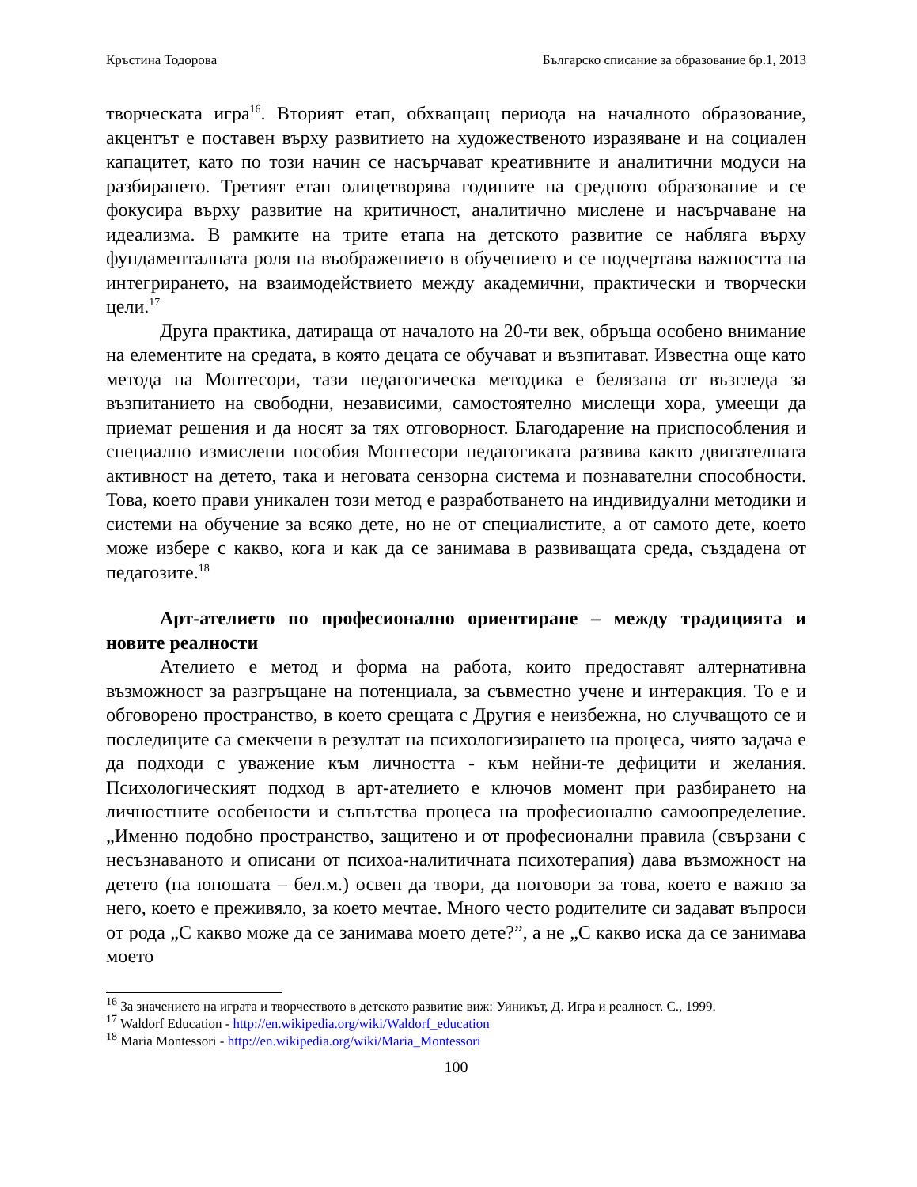Кръстина Тодорова Българско списание за образование бр.1, 2013
творческата игра<sup>16</sup>. Вторият етап, обхващащ периода на началното образование, акцентът е поставен върху развитието на художественото изразяване и на социален капацитет, като по този начин се насърчават креативните и аналитични модуси на разбирането. Третият етап олицетворява годините на средното образование и се фокусира върху развитие на критичност, аналитично мислене и насърчаване на идеализма. В рамките на трите етапа на детското развитие се набляга върху фундаменталната роля на въображението в обучението и се подчертава важността на интегрирането, на взаимодействието между академични, практически и творчески цели.<sup>17</sup>
Друга практика, датираща от началото на 20-ти век, обръща особено внимание на елементите на средата, в която децата се обучават и възпитават. Известна още като метода на Монтесори, тази педагогическа методика е белязана от възгледа за възпитанието на свободни, независими, самостоятелно мислещи хора, умеещи да приемат решения и да носят за тях отговорност. Благодарение на приспособления и специално измислени пособия Монтесори педагогиката развива както двигателната активност на детето, така и неговата сензорна система и познавателни способности. Това, което прави уникален този метод е разработването на индивидуални методики и системи на обучение за всяко дете, но не от специалистите, а от самото дете, което може избере с какво, кога и как да се занимава в развиващата среда, създадена от педагозите.<sup>18</sup>
Арт-ателието по професионално ориентиране – между традицията и новите реалности
Ателието е метод и форма на работа, които предоставят алтернативна възможност за разгръщане на потенциала, за съвместно учене и интеракция. То е и обговорено пространство, в което срещата с Другия е неизбежна, но случващото се и последиците са смекчени в резултат на психологизирането на процеса, чиято задача е да подходи с уважение към личността - към нейни-те дефицити и желания. Психологическият подход в арт-ателието е ключов момент при разбирането на личностните особености и съпътства процеса на професионално самоопределение. „Именно подобно пространство, защитено и от професионални правила (свързани с несъзнаваното и описани от психоа-налитичната психотерапия) дава възможност на детето (на юношата – бел.м.) освен да твори, да поговори за това, което е важно за него, което е преживяло, за което мечтае. Много често родителите си задават въпроси от рода „С какво може да се занимава моето дете?”, а не „С какво иска да се занимава моето
<sup>16</sup> За значението на играта и творчеството в детското развитие виж: Уиникът, Д. Игра и реалност. С., 1999.
<sup>17</sup> Waldorf Education - http://en.wikipedia.org/wiki/Waldorf_education
<sup>18</sup> Maria Montessori - http://en.wikipedia.org/wiki/Maria_Montessori
100